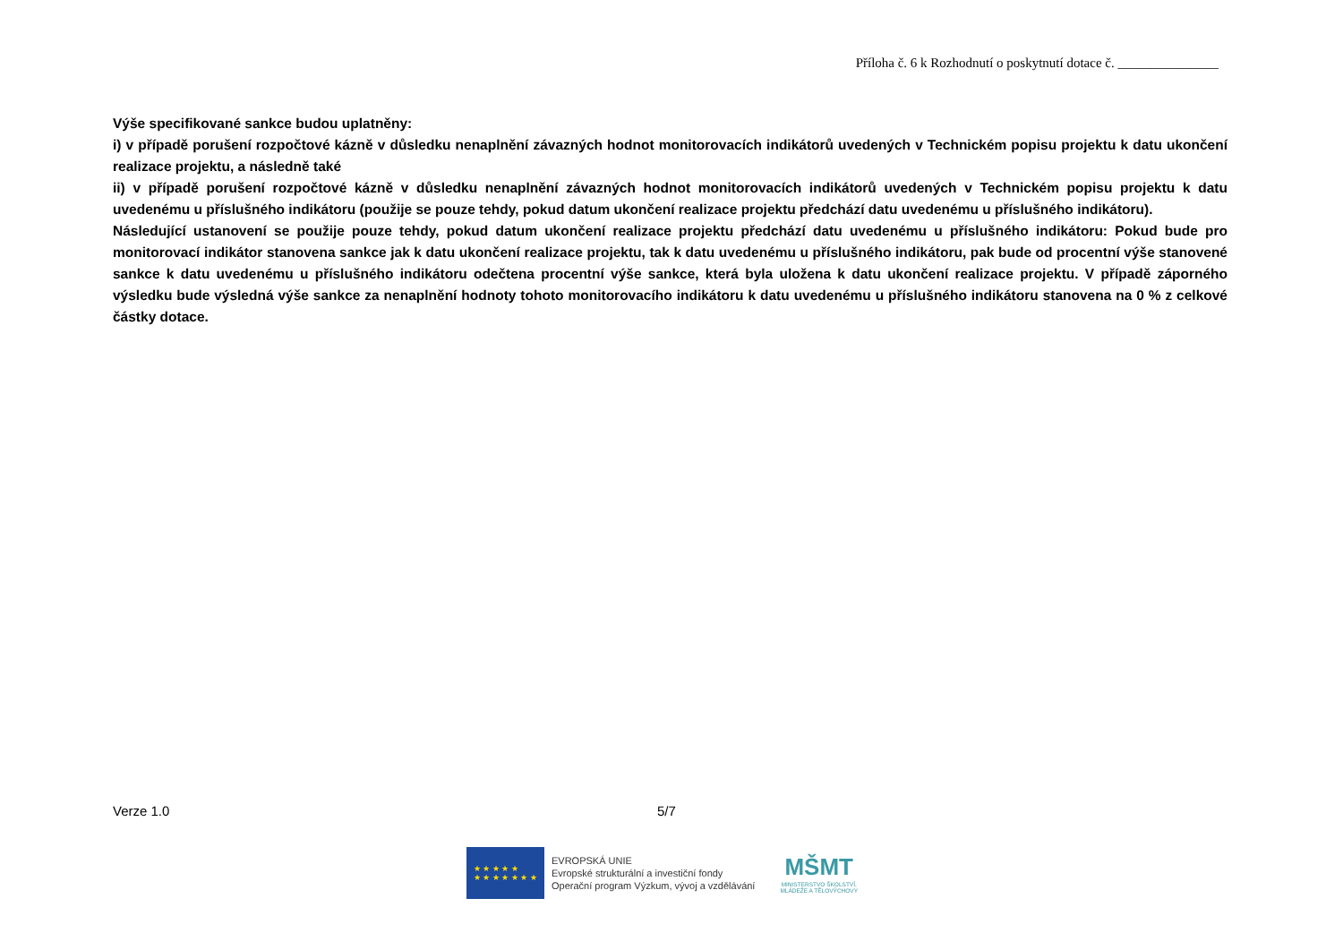Příloha č. 6 k Rozhodnutí o poskytnutí dotace č. _______________
Výše specifikované sankce budou uplatněny:
i) v případě porušení rozpočtové kázně v důsledku nenaplnění závazných hodnot monitorovacích indikátorů uvedených v Technickém popisu projektu k datu ukončení realizace projektu, a následně také
ii) v případě porušení rozpočtové kázně v důsledku nenaplnění závazných hodnot monitorovacích indikátorů uvedených v Technickém popisu projektu k datu uvedenému u příslušného indikátoru (použije se pouze tehdy, pokud datum ukončení realizace projektu předchází datu uvedenému u příslušného indikátoru).
Následující ustanovení se použije pouze tehdy, pokud datum ukončení realizace projektu předchází datu uvedenému u příslušného indikátoru: Pokud bude pro monitorovací indikátor stanovena sankce jak k datu ukončení realizace projektu, tak k datu uvedenému u příslušného indikátoru, pak bude od procentní výše stanovené sankce k datu uvedenému u příslušného indikátoru odečtena procentní výše sankce, která byla uložena k datu ukončení realizace projektu. V případě záporného výsledku bude výsledná výše sankce za nenaplnění hodnoty tohoto monitorovacího indikátoru k datu uvedenému u příslušného indikátoru stanovena na 0 % z celkové částky dotace.
Verze 1.0 5/7
★ ★ ★ ★ ★
★ ★ ★ ★ ★ ★ ★
EVROPSKÁ UNIE
Evropské strukturální a investiční fondy
Operační program Výzkum, vývoj a vzdělávání
MŠMT
MINISTERSTVO ŠKOLSTVÍ,
MLÁDEŽE A TĚLOVÝCHOVY